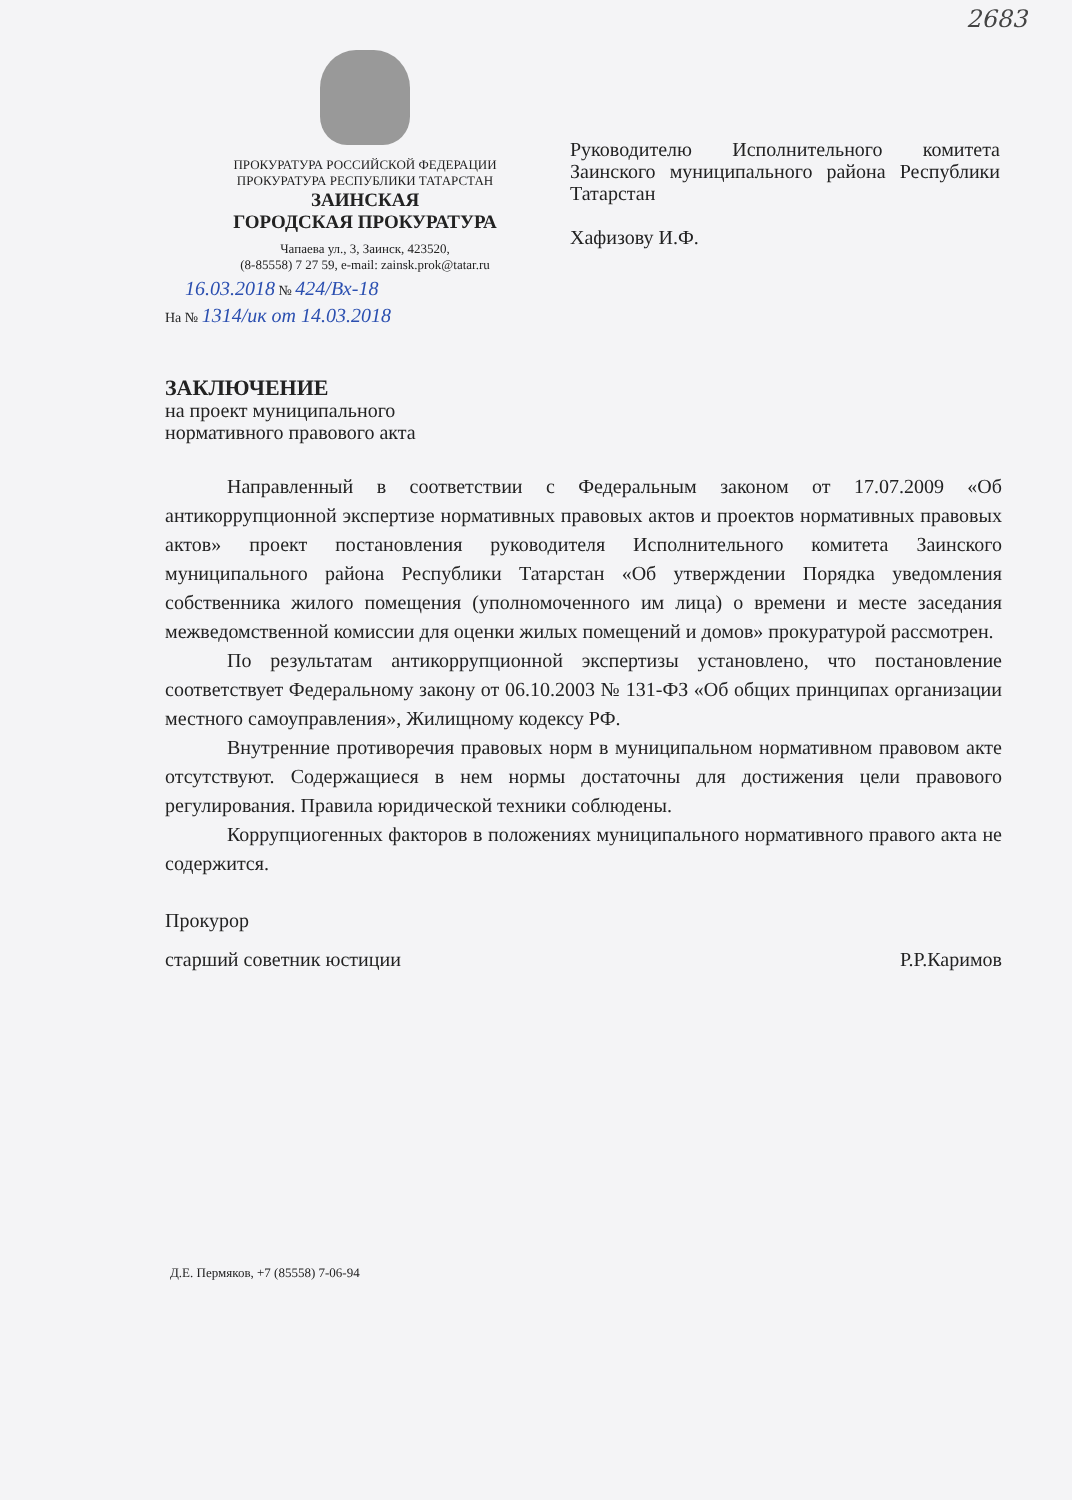2683
ПРОКУРАТУРА РОССИЙСКОЙ ФЕДЕРАЦИИ
ПРОКУРАТУРА РЕСПУБЛИКИ ТАТАРСТАН
ЗАИНСКАЯ
ГОРОДСКАЯ ПРОКУРАТУРА
Чапаева ул., 3, Заинск, 423520,
(8-85558) 7 27 59, e-mail: zainsk.prok@tatar.ru
Руководителю Исполнительного комитета Заинского муниципального района Республики Татарстан
Хафизову И.Ф.
16.03.2018 № 424/Вх-18
На № 1314/ик от 14.03.2018
ЗАКЛЮЧЕНИЕ
на проект муниципального
нормативного правового акта
Направленный в соответствии с Федеральным законом от 17.07.2009 «Об антикоррупционной экспертизе нормативных правовых актов и проектов нормативных правовых актов» проект постановления руководителя Исполнительного комитета Заинского муниципального района Республики Татарстан «Об утверждении Порядка уведомления собственника жилого помещения (уполномоченного им лица) о времени и месте заседания межведомственной комиссии для оценки жилых помещений и домов» прокуратурой рассмотрен.
По результатам антикоррупционной экспертизы установлено, что постановление соответствует Федеральному закону от 06.10.2003 № 131-ФЗ «Об общих принципах организации местного самоуправления», Жилищному кодексу РФ.
Внутренние противоречия правовых норм в муниципальном нормативном правовом акте отсутствуют. Содержащиеся в нем нормы достаточны для достижения цели правового регулирования. Правила юридической техники соблюдены.
Коррупциогенных факторов в положениях муниципального нормативного правого акта не содержится.
Прокурор
старший советник юстиции Р.Р.Каримов
Д.Е. Пермяков, +7 (85558) 7-06-94